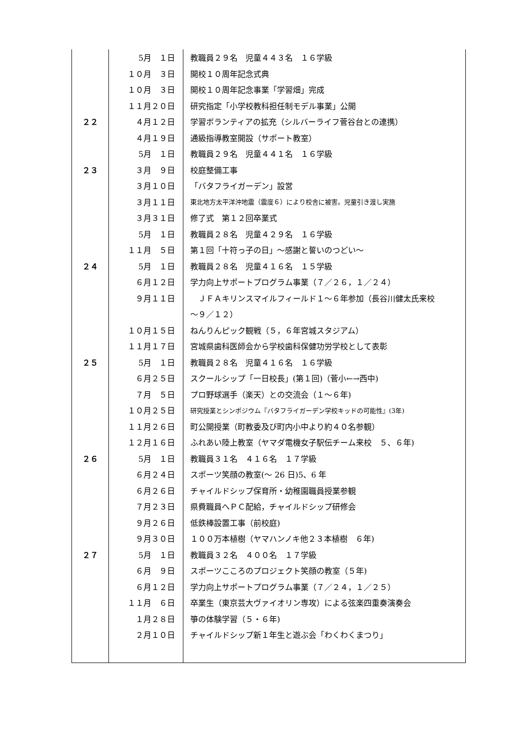| | 5月 １日 | 教職員２９名 児童４４３名 １６学級 |
| | １０月 ３日 | 開校１０周年記念式典 |
| | １０月 ３日 | 開校１０周年記念事業「学習畑」完成 |
| | １１月２０日 | 研究指定「小学校教科担任制モデル事業」公開 |
| ２２ | ４月１２日 | 学習ボランティアの拡充（シルバーライフ菅谷台との連携） |
| | ４月１９日 | 通級指導教室開設（サポート教室） |
| | 5月 １日 | 教職員２９名 児童４４１名 １６学級 |
| ２３ | ３月 ９日 | 校庭整備工事 |
| | ３月１０日 | 「バタフライガーデン」設営 |
| | ３月１１日 | 東北地方太平洋沖地震（震度６）により校舎に被害。児童引き渡し実施 |
| | ３月３１日 | 修了式 第１２回卒業式 |
| | 5月 １日 | 教職員２８名 児童４２９名 １６学級 |
| | １１月 ５日 | 第１回「十符っ子の日」～感謝と誓いのつどい～ |
| ２４ | 5月 １日 | 教職員２８名 児童４１６名 １５学級 |
| | ６月１２日 | 学力向上サポートプログラム事業（７／２６，１／２４） |
| | ９月１１日 | ＪＦＡキリンスマイルフィールド１～６年参加（長谷川健太氏来校 |
| | | ～９／１２） |
| | １０月１５日 | ねんりんピック観戦（５，６年宮城スタジアム） |
| | １１月１７日 | 宮城県歯科医師会から学校歯科保健功労学校として表彰 |
| ２５ | 5月 １日 | 教職員２８名 児童４１６名 １６学級 |
| | ６月２５日 | スクールシップ「一日校長」(第１回)（菅小←→西中) |
| | ７月 ５日 | プロ野球選手（楽天）との交流会（１～６年) |
| | １０月２５日 | 研究授業とシンポジウム『バタフライガーデン学校キッドの可能性』(3年) |
| | １１月２６日 | 町公開授業（町教委及び町内小中より約４０名参観） |
| | １２月１６日 | ふれあい陸上教室（ヤマダ電機女子駅伝チーム来校 ５、６年) |
| ２６ | 5月 １日 | 教職員３１名 ４１６名 １７学級 |
| | ６月２４日 | スポーツ笑顔の教室(～ 26 日)5、6 年 |
| | ６月２６日 | チャイルドシップ保育所・幼稚園職員授業参観 |
| | ７月２３日 | 県費職員へＰＣ配給，チャイルドシップ研修会 |
| | ９月２６日 | 低鉄棒設置工事（前校庭) |
| | ９月３０日 | １００万本植樹（ヤマハンノキ他２３本植樹 ６年) |
| ２７ | 5月 １日 | 教職員３２名 ４００名 １７学級 |
| | ６月 ９日 | スポーツこころのプロジェクト笑顔の教室（５年) |
| | ６月１２日 | 学力向上サポートプログラム事業（７／２４，１／２５） |
| | １１月 ６日 | 卒業生（東京芸大ヴァイオリン専攻）による弦楽四重奏演奏会 |
| | １月２８日 | 箏の体験学習（５・６年) |
| | ２月１０日 | チャイルドシップ新１年生と遊ぶ会「わくわくまつり」 |